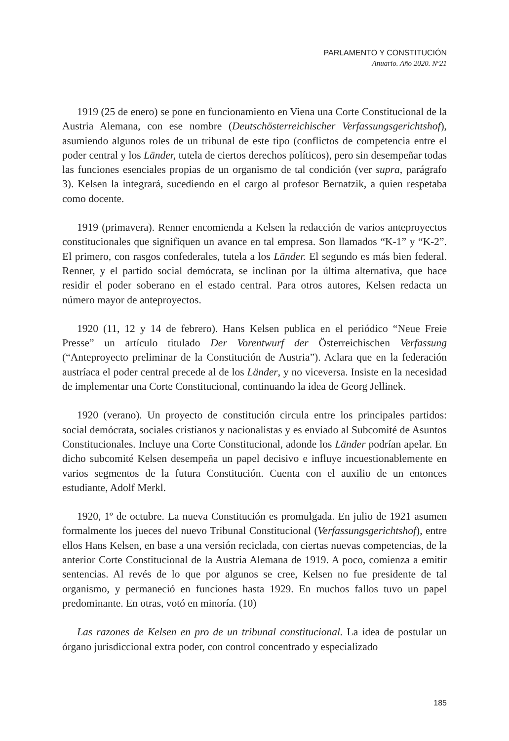PARLAMENTO Y CONSTITUCIÓN
Anuario. Año 2020. Nº21
1919 (25 de enero) se pone en funcionamiento en Viena una Corte Constitucional de la Austria Alemana, con ese nombre (Deutschösterreichischer Verfassungsgerichtshof), asumiendo algunos roles de un tribunal de este tipo (conflictos de competencia entre el poder central y los Länder, tutela de ciertos derechos políticos), pero sin desempeñar todas las funciones esenciales propias de un organismo de tal condición (ver supra, parágrafo 3). Kelsen la integrará, sucediendo en el cargo al profesor Bernatzik, a quien respetaba como docente.
1919 (primavera). Renner encomienda a Kelsen la redacción de varios anteproyectos constitucionales que signifiquen un avance en tal empresa. Son llamados “K-1” y “K-2”. El primero, con rasgos confederales, tutela a los Länder. El segundo es más bien federal. Renner, y el partido social demócrata, se inclinan por la última alternativa, que hace residir el poder soberano en el estado central. Para otros autores, Kelsen redacta un número mayor de anteproyectos.
1920 (11, 12 y 14 de febrero). Hans Kelsen publica en el periódico “Neue Freie Presse” un artículo titulado Der Vorentwurf der Österreichischen Verfassung (“Anteproyecto preliminar de la Constitución de Austria”). Aclara que en la federación austríaca el poder central precede al de los Länder, y no viceversa. Insiste en la necesidad de implementar una Corte Constitucional, continuando la idea de Georg Jellinek.
1920 (verano). Un proyecto de constitución circula entre los principales partidos: social demócrata, sociales cristianos y nacionalistas y es enviado al Subcomité de Asuntos Constitucionales. Incluye una Corte Constitucional, adonde los Länder podrían apelar. En dicho subcomité Kelsen desempeña un papel decisivo e influye incuestionablemente en varios segmentos de la futura Constitución. Cuenta con el auxilio de un entonces estudiante, Adolf Merkl.
1920, 1º de octubre. La nueva Constitución es promulgada. En julio de 1921 asumen formalmente los jueces del nuevo Tribunal Constitucional (Verfassungsgerichtshof), entre ellos Hans Kelsen, en base a una versión reciclada, con ciertas nuevas competencias, de la anterior Corte Constitucional de la Austria Alemana de 1919. A poco, comienza a emitir sentencias. Al revés de lo que por algunos se cree, Kelsen no fue presidente de tal organismo, y permaneció en funciones hasta 1929. En muchos fallos tuvo un papel predominante. En otras, votó en minoría. (10)
Las razones de Kelsen en pro de un tribunal constitucional. La idea de postular un órgano jurisdiccional extra poder, con control concentrado y especializado
185